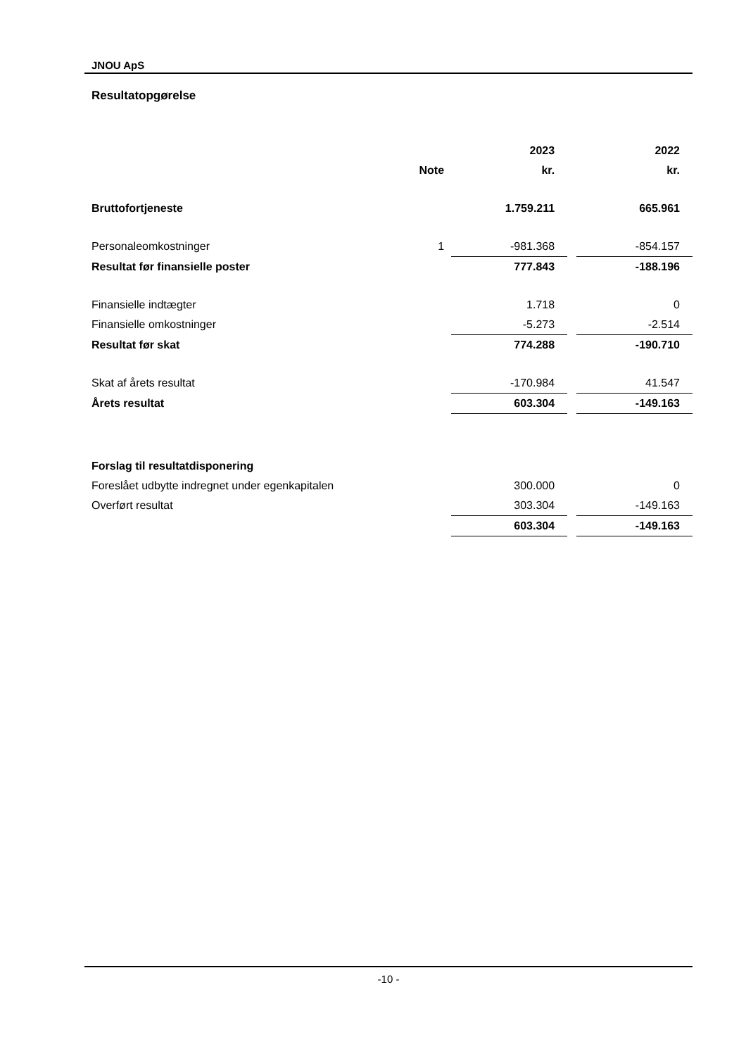JNOU ApS
Resultatopgørelse
| | | 2023 | | 2022 |
| --- | --- | --- | --- | --- |
| | Note | kr. | | kr. |
| Bruttofortjeneste | | 1.759.211 | | 665.961 |
| Personaleomkostninger | 1 | -981.368 | | -854.157 |
| Resultat før finansielle poster | | 777.843 | | -188.196 |
| Finansielle indtægter | | 1.718 | | 0 |
| Finansielle omkostninger | | -5.273 | | -2.514 |
| Resultat før skat | | 774.288 | | -190.710 |
| Skat af årets resultat | | -170.984 | | 41.547 |
| Årets resultat | | 603.304 | | -149.163 |
| Forslag til resultatdisponering | | | | |
| Foreslået udbytte indregnet under egenkapitalen | | 300.000 | | 0 |
| Overført resultat | | 303.304 | | -149.163 |
| | | 603.304 | | -149.163 |
-10 -